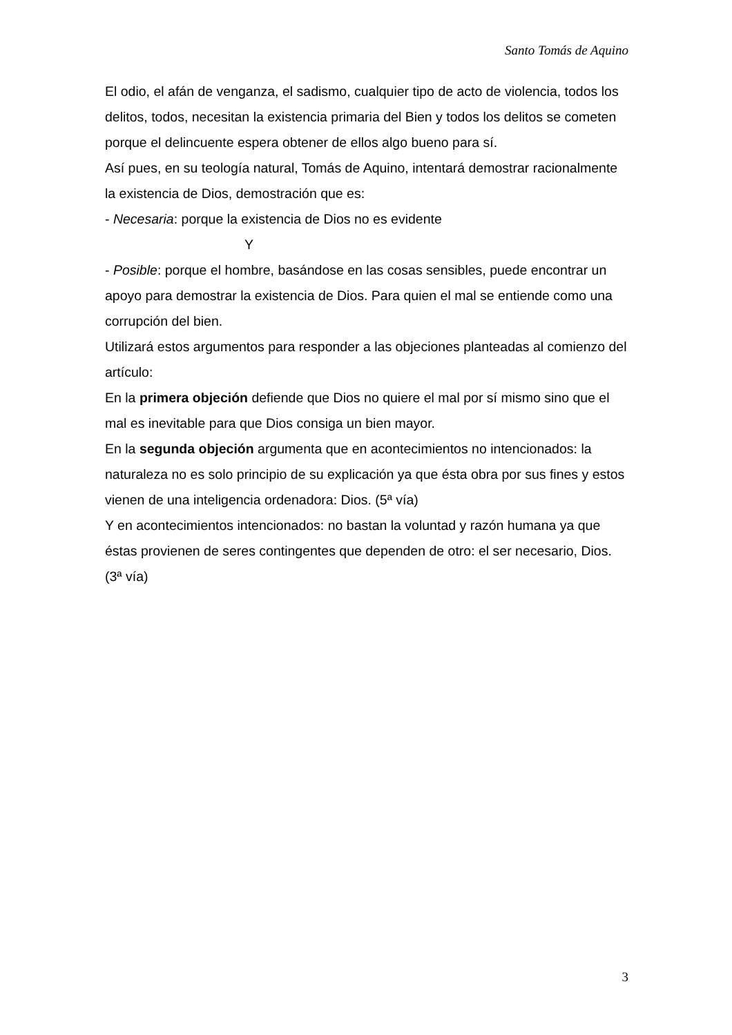Santo Tomás de Aquino
El odio, el afán de venganza, el sadismo, cualquier tipo de acto de violencia, todos los delitos, todos, necesitan la existencia primaria del Bien y todos los delitos se cometen porque el delincuente espera obtener de ellos algo bueno para sí.
Así pues, en su teología natural, Tomás de Aquino, intentará demostrar racionalmente la existencia de Dios, demostración que es:
- Necesaria: porque la existencia de Dios no es evidente
Y
- Posible: porque el hombre, basándose en las cosas sensibles, puede encontrar un apoyo para demostrar la existencia de Dios. Para quien el mal se entiende como una corrupción del bien.
Utilizará estos argumentos para responder a las objeciones planteadas al comienzo del artículo:
En la primera objeción defiende que Dios no quiere el mal por sí mismo sino que el mal es inevitable para que Dios consiga un bien mayor.
En la segunda objeción argumenta que en acontecimientos no intencionados: la naturaleza no es solo principio de su explicación ya que ésta obra por sus fines y estos vienen de una inteligencia ordenadora: Dios. (5ª vía)
Y en acontecimientos intencionados: no bastan la voluntad y razón humana ya que éstas provienen de seres contingentes que dependen de otro: el ser necesario, Dios. (3ª vía)
3